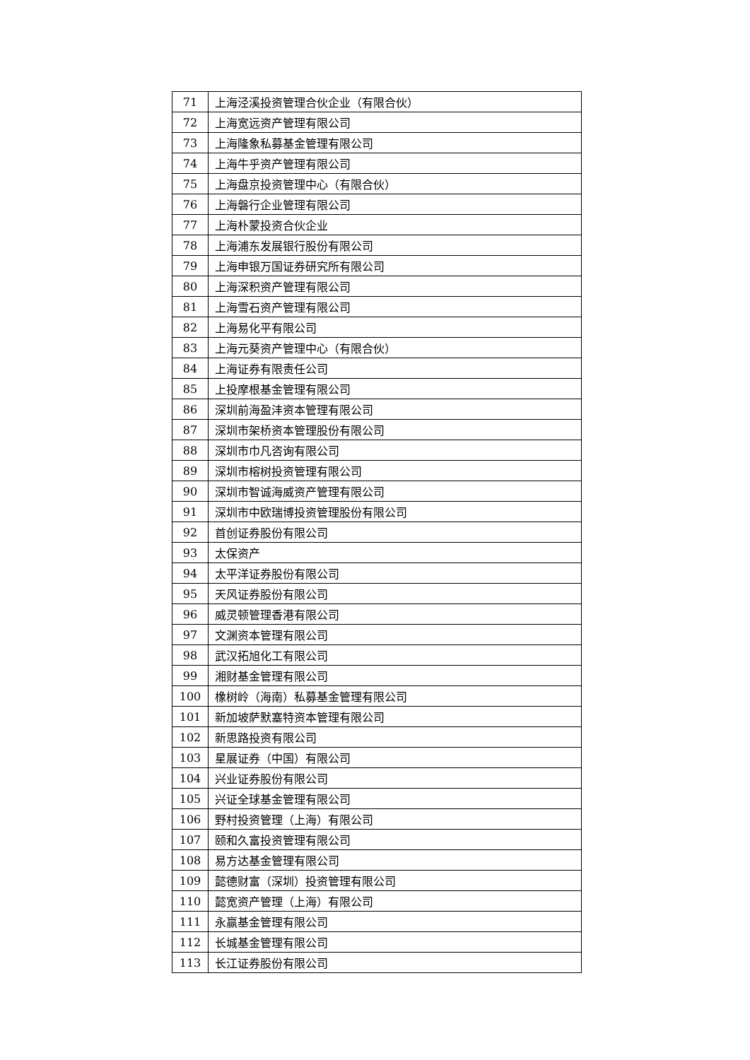| 71 | 上海泾溪投资管理合伙企业（有限合伙） |
| 72 | 上海宽远资产管理有限公司 |
| 73 | 上海隆象私募基金管理有限公司 |
| 74 | 上海牛乎资产管理有限公司 |
| 75 | 上海盘京投资管理中心（有限合伙） |
| 76 | 上海磐行企业管理有限公司 |
| 77 | 上海朴蒙投资合伙企业 |
| 78 | 上海浦东发展银行股份有限公司 |
| 79 | 上海申银万国证券研究所有限公司 |
| 80 | 上海深积资产管理有限公司 |
| 81 | 上海雪石资产管理有限公司 |
| 82 | 上海易化平有限公司 |
| 83 | 上海元葵资产管理中心（有限合伙） |
| 84 | 上海证券有限责任公司 |
| 85 | 上投摩根基金管理有限公司 |
| 86 | 深圳前海盈沣资本管理有限公司 |
| 87 | 深圳市架桥资本管理股份有限公司 |
| 88 | 深圳市巾凡咨询有限公司 |
| 89 | 深圳市榕树投资管理有限公司 |
| 90 | 深圳市智诚海威资产管理有限公司 |
| 91 | 深圳市中欧瑞博投资管理股份有限公司 |
| 92 | 首创证券股份有限公司 |
| 93 | 太保资产 |
| 94 | 太平洋证券股份有限公司 |
| 95 | 天风证券股份有限公司 |
| 96 | 威灵顿管理香港有限公司 |
| 97 | 文渊资本管理有限公司 |
| 98 | 武汉拓旭化工有限公司 |
| 99 | 湘财基金管理有限公司 |
| 100 | 橡树岭（海南）私募基金管理有限公司 |
| 101 | 新加坡萨默塞特资本管理有限公司 |
| 102 | 新思路投资有限公司 |
| 103 | 星展证券（中国）有限公司 |
| 104 | 兴业证券股份有限公司 |
| 105 | 兴证全球基金管理有限公司 |
| 106 | 野村投资管理（上海）有限公司 |
| 107 | 颐和久富投资管理有限公司 |
| 108 | 易方达基金管理有限公司 |
| 109 | 懿德财富（深圳）投资管理有限公司 |
| 110 | 懿宽资产管理（上海）有限公司 |
| 111 | 永赢基金管理有限公司 |
| 112 | 长城基金管理有限公司 |
| 113 | 长江证券股份有限公司 |